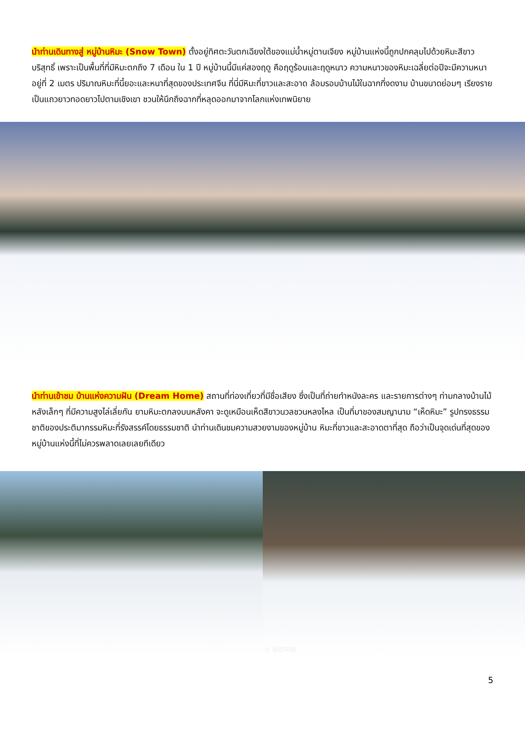นำท่านเดินทางสู่ หมู่บ้านหิมะ (Snow Town) ตั้งอยู่ทิศตะวันตกเฉียงใต้ของแม่น้ำหมู่ตานเจียง หมู่บ้านแห่งนี้ถูกปกคลุมไปด้วยหิมะสีขาวบริสุทธิ์ เพราะเป็นพื้นที่ที่มีหิมะตกถึง 7 เดือน ใน 1 ปี หมู่บ้านนี้มีแค่สองฤดู คือฤดูร้อนและฤดูหนาว ความหนาวของหิมะเฉลี่ยต่อปีจะมีความหนาอยู่ที่ 2 เมตร ปริมาณหิมะที่นี้ยอะและหนาที่สุดของประเทศจีน ที่นี่มีหิมะที่ขาวและสะอาด ล้อมรอบบ้านไม้ในฉากที่งดงาม บ้านขนาดย่อมๆ เรียงรายเป็นแถวยาวทอดยาวไปตามเชิงเขา ชวนให้นึกถึงฉากที่หลุดออกมาจากโลกแห่งเทพนิยาย
นำท่านเข้าชม บ้านแห่งความฝัน (Dream Home) สถานที่ท่องเที่ยวที่มีชื่อเสียง ซึ่งเป็นที่ถ่ายทำหนังละคร และรายการต่างๆ ท่ามกลางบ้านไม้หลังเล็กๆ ที่มีความสูงไล่เลี่ยกัน ยามหิมะตกลงบนหลังคา จะดูเหมือนเห็ดสีขาวนวลชวนหลงไหล เป็นที่มาของสมญานาม “เห็ดหิมะ” รูปทรงธรรมชาติของประติมากรรมหิมะที่รังสรรค์โดยธรรมชาติ นำท่านเดินชมความสวยงามของหมู่บ้าน หิมะที่ขาวและสะอาดตาที่สุด ถือว่าเป็นจุดเด่นที่สุดของหมู่บ้านแห่งนี้ที่ไม่ควรพลาดเลยเลยทีเดียว
© 视觉中国
5